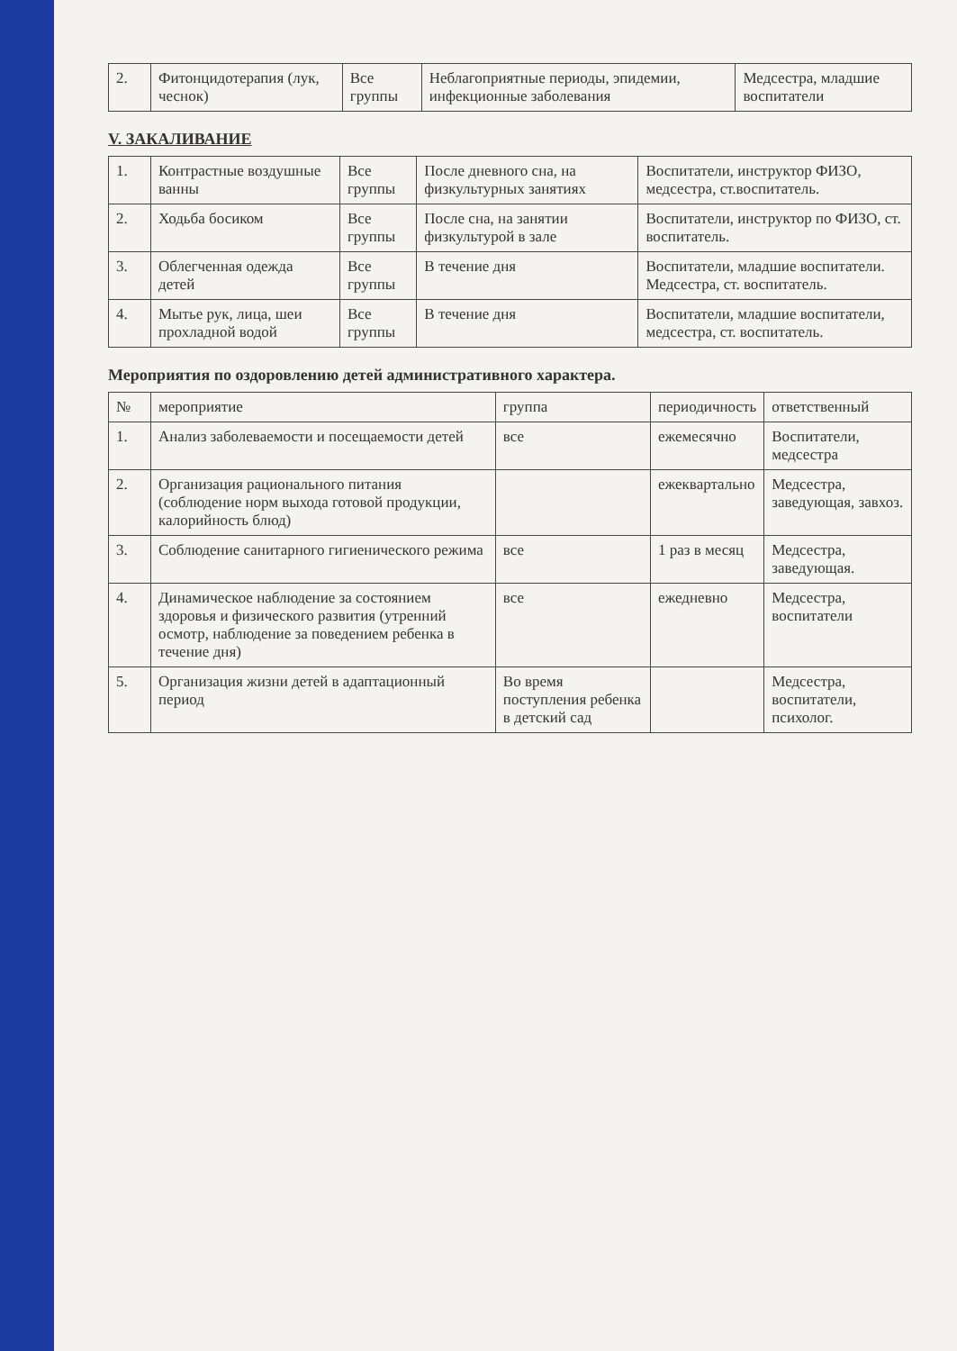| 2. | Фитонцидотерапия (лук, чеснок) | Все группы | Неблагоприятные периоды, эпидемии, инфекционные заболевания | Медсестра, младшие воспитатели |
V. ЗАКАЛИВАНИЕ
| 1. | Контрастные воздушные ванны | Все группы | После дневного сна, на физкультурных занятиях | Воспитатели, инструктор ФИЗО, медсестра, ст.воспитатель. |
| 2. | Ходьба босиком | Все группы | После сна, на занятии физкультурой в зале | Воспитатели, инструктор по ФИЗО, ст. воспитатель. |
| 3. | Облегченная одежда детей | Все группы | В течение дня | Воспитатели, младшие воспитатели. Медсестра, ст. воспитатель. |
| 4. | Мытье рук, лица, шеи прохладной водой | Все группы | В течение дня | Воспитатели, младшие воспитатели, медсестра, ст. воспитатель. |
Мероприятия по оздоровлению детей административного характера.
| № | мероприятие | группа | периодичность | ответственный |
| --- | --- | --- | --- | --- |
| 1. | Анализ заболеваемости и посещаемости детей | все | ежемесячно | Воспитатели, медсестра |
| 2. | Организация рационального питания (соблюдение норм выхода готовой продукции, калорийность блюд) | | ежеквартально | Медсестра, заведующая, завхоз. |
| 3. | Соблюдение санитарного гигиенического режима | все | 1 раз в месяц | Медсестра, заведующая. |
| 4. | Динамическое наблюдение за состоянием здоровья и физического развития (утренний осмотр, наблюдение за поведением ребенка в течение дня) | все | ежедневно | Медсестра, воспитатели |
| 5. | Организация жизни детей в адаптационный период | Во время поступления ребенка в детский сад | | Медсестра, воспитатели, психолог. |